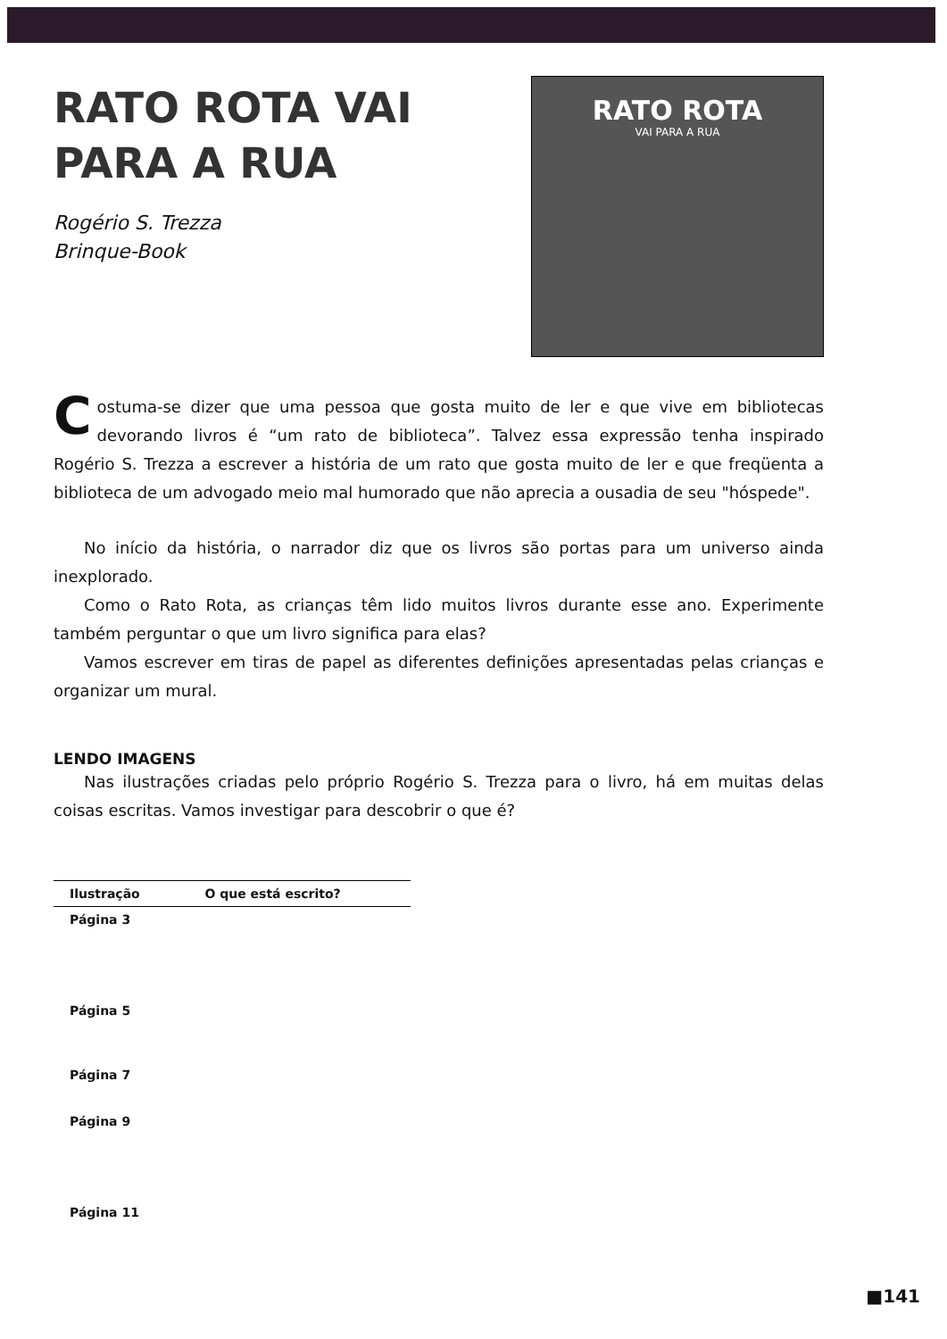RATO ROTA VAI
PARA A RUA
Rogério S. Trezza
Brinque-Book
RATO ROTA
VAI PARA A RUA
Costuma-se dizer que uma pessoa que gosta muito de ler e que vive em bibliotecas devorando livros é “um rato de biblioteca”. Talvez essa expressão tenha inspirado Rogério S. Trezza a escrever a história de um rato que gosta muito de ler e que freqüenta a biblioteca de um advogado meio mal humorado que não aprecia a ousadia de seu "hóspede".
No início da história, o narrador diz que os livros são portas para um universo ainda inexplorado.
Como o Rato Rota, as crianças têm lido muitos livros durante esse ano. Experimente também perguntar o que um livro significa para elas?
Vamos escrever em tiras de papel as diferentes definições apresentadas pelas crianças e organizar um mural.
LENDO IMAGENS
Nas ilustrações criadas pelo próprio Rogério S. Trezza para o livro, há em muitas delas coisas escritas. Vamos investigar para descobrir o que é?
| Ilustração | O que está escrito? |
| --- | --- |
| Página 3 | |
| Página 5 | |
| Página 7 | |
| Página 9 | |
| Página 11 | |
■141